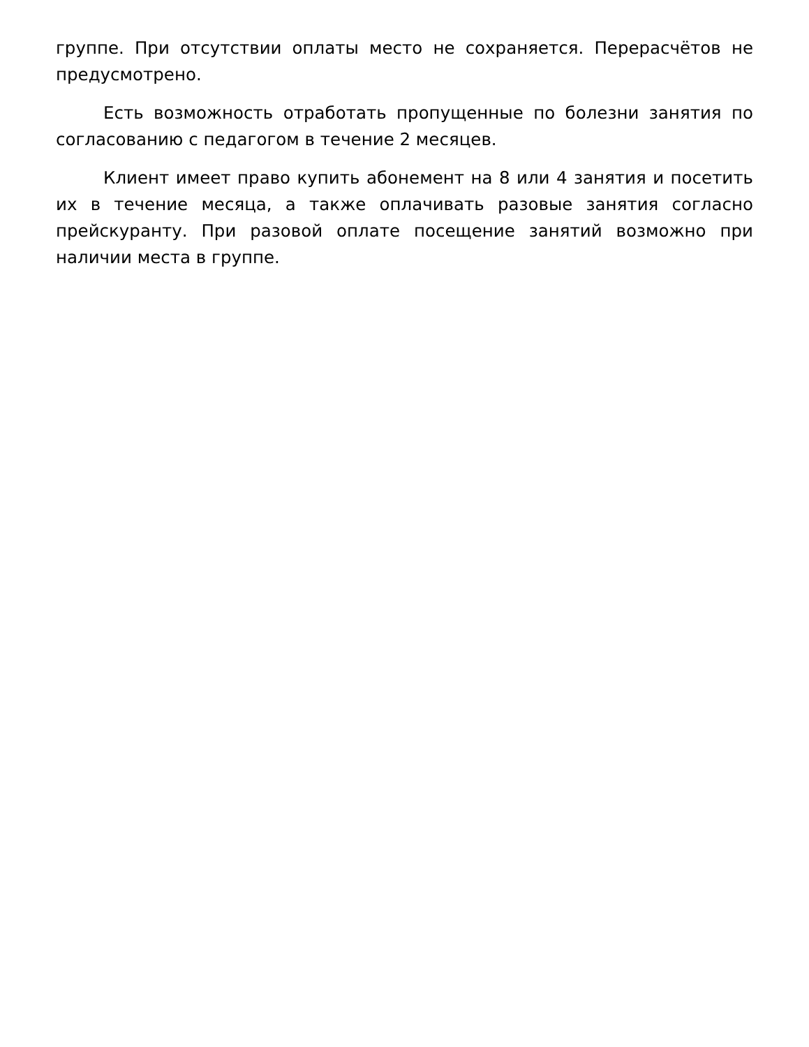группе. При отсутствии оплаты место не сохраняется. Перерасчётов не предусмотрено.
Есть возможность отработать пропущенные по болезни занятия по согласованию с педагогом в течение 2 месяцев.
Клиент имеет право купить абонемент на 8 или 4 занятия и посетить их в течение месяца, а также оплачивать разовые занятия согласно прейскуранту. При разовой оплате посещение занятий возможно при наличии места в группе.